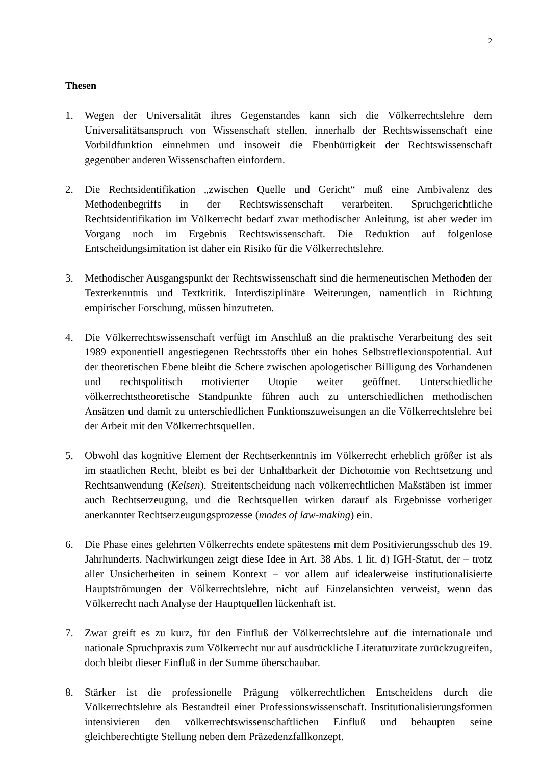2
Thesen
1. Wegen der Universalität ihres Gegenstandes kann sich die Völkerrechtslehre dem Universalitätsanspruch von Wissenschaft stellen, innerhalb der Rechtswissenschaft eine Vorbildfunktion einnehmen und insoweit die Ebenbürtigkeit der Rechtswissenschaft gegenüber anderen Wissenschaften einfordern.
2. Die Rechtsidentifikation „zwischen Quelle und Gericht“ muß eine Ambivalenz des Methodenbegriffs in der Rechtswissenschaft verarbeiten. Spruchgerichtliche Rechtsidentifikation im Völkerrecht bedarf zwar methodischer Anleitung, ist aber weder im Vorgang noch im Ergebnis Rechtswissenschaft. Die Reduktion auf folgenlose Entscheidungsimitation ist daher ein Risiko für die Völkerrechtslehre.
3. Methodischer Ausgangspunkt der Rechtswissenschaft sind die hermeneutischen Methoden der Texterkenntnis und Textkritik. Interdisziplinäre Weiterungen, namentlich in Richtung empirischer Forschung, müssen hinzutreten.
4. Die Völkerrechtswissenschaft verfügt im Anschluß an die praktische Verarbeitung des seit 1989 exponentiell angestiegenen Rechtsstoffs über ein hohes Selbstreflexionspotential. Auf der theoretischen Ebene bleibt die Schere zwischen apologetischer Billigung des Vorhandenen und rechtspolitisch motivierter Utopie weiter geöffnet. Unterschiedliche völkerrechtstheoretische Standpunkte führen auch zu unterschiedlichen methodischen Ansätzen und damit zu unterschiedlichen Funktionszuweisungen an die Völkerrechtslehre bei der Arbeit mit den Völkerrechtsquellen.
5. Obwohl das kognitive Element der Rechtserkenntnis im Völkerrecht erheblich größer ist als im staatlichen Recht, bleibt es bei der Unhaltbarkeit der Dichotomie von Rechtsetzung und Rechtsanwendung (Kelsen). Streitentscheidung nach völkerrechtlichen Maßstäben ist immer auch Rechtserzeugung, und die Rechtsquellen wirken darauf als Ergebnisse vorheriger anerkannter Rechtserzeugungsprozesse (modes of law-making) ein.
6. Die Phase eines gelehrten Völkerrechts endete spätestens mit dem Positivierungsschub des 19. Jahrhunderts. Nachwirkungen zeigt diese Idee in Art. 38 Abs. 1 lit. d) IGH-Statut, der – trotz aller Unsicherheiten in seinem Kontext – vor allem auf idealerweise institutionalisierte Hauptströmungen der Völkerrechtslehre, nicht auf Einzelansichten verweist, wenn das Völkerrecht nach Analyse der Hauptquellen lückenhaft ist.
7. Zwar greift es zu kurz, für den Einfluß der Völkerrechtslehre auf die internationale und nationale Spruchpraxis zum Völkerrecht nur auf ausdrückliche Literaturzitate zurückzugreifen, doch bleibt dieser Einfluß in der Summe überschaubar.
8. Stärker ist die professionelle Prägung völkerrechtlichen Entscheidens durch die Völkerrechtslehre als Bestandteil einer Professionswissenschaft. Institutionalisierungsformen intensivieren den völkerrechtswissenschaftlichen Einfluß und behaupten seine gleichberechtigte Stellung neben dem Präzedenzfallkonzept.